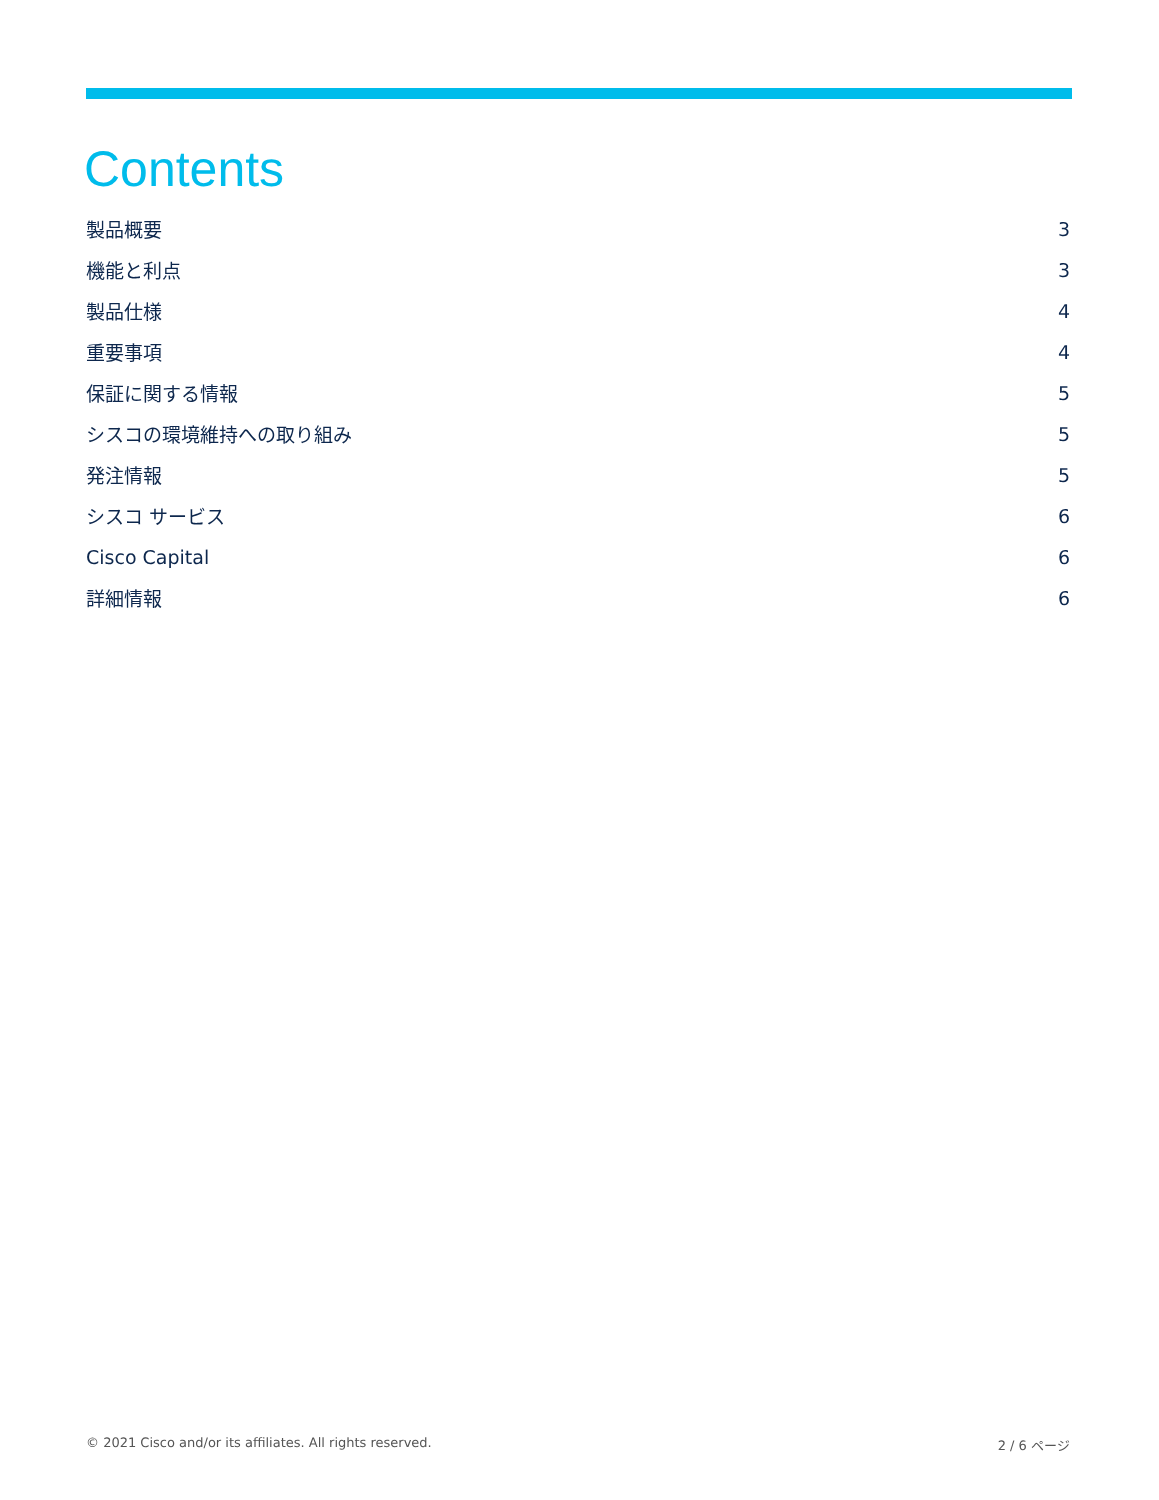Contents
製品概要 3
機能と利点 3
製品仕様 4
重要事項 4
保証に関する情報 5
シスコの環境維持への取り組み 5
発注情報 5
シスコ サービス 6
Cisco Capital 6
詳細情報 6
© 2021 Cisco and/or its affiliates. All rights reserved. 2 / 6 ページ